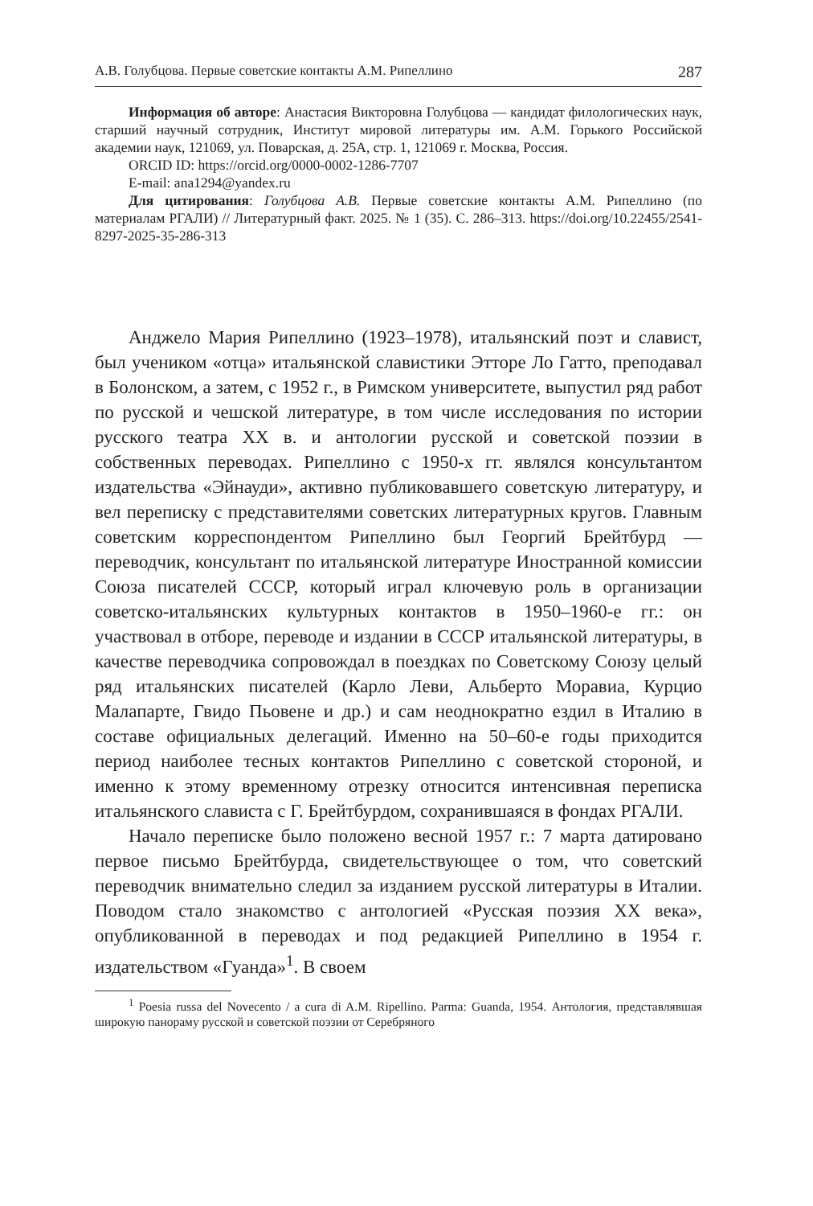А.В. Голубцова. Первые советские контакты А.М. Рипеллино 287
Информация об авторе: Анастасия Викторовна Голубцова — кандидат филологических наук, старший научный сотрудник, Институт мировой литературы им. А.М. Горького Российской академии наук, 121069, ул. Поварская, д. 25А, стр. 1, 121069 г. Москва, Россия.
ORCID ID: https://orcid.org/0000-0002-1286-7707
E-mail: ana1294@yandex.ru
Для цитирования: Голубцова А.В. Первые советские контакты А.М. Рипеллино (по материалам РГАЛИ) // Литературный факт. 2025. № 1 (35). С. 286–313. https://doi.org/10.22455/2541-8297-2025-35-286-313
Анджело Мария Рипеллино (1923–1978), итальянский поэт и славист, был учеником «отца» итальянской славистики Этторе Ло Гатто, преподавал в Болонском, а затем, с 1952 г., в Римском университете, выпустил ряд работ по русской и чешской литературе, в том числе исследования по истории русского театра XX в. и антологии русской и советской поэзии в собственных переводах. Рипеллино с 1950-х гг. являлся консультантом издательства «Эйнауди», активно публиковавшего советскую литературу, и вел переписку с представителями советских литературных кругов. Главным советским корреспондентом Рипеллино был Георгий Брейтбурд — переводчик, консультант по итальянской литературе Иностранной комиссии Союза писателей СССР, который играл ключевую роль в организации советско-итальянских культурных контактов в 1950–1960-е гг.: он участвовал в отборе, переводе и издании в СССР итальянской литературы, в качестве переводчика сопровождал в поездках по Советскому Союзу целый ряд итальянских писателей (Карло Леви, Альберто Моравиа, Курцио Малапарте, Гвидо Пьовене и др.) и сам неоднократно ездил в Италию в составе официальных делегаций. Именно на 50–60-е годы приходится период наиболее тесных контактов Рипеллино с советской стороной, и именно к этому временному отрезку относится интенсивная переписка итальянского слависта с Г. Брейтбурдом, сохранившаяся в фондах РГАЛИ.
Начало переписке было положено весной 1957 г.: 7 марта датировано первое письмо Брейтбурда, свидетельствующее о том, что советский переводчик внимательно следил за изданием русской литературы в Италии. Поводом стало знакомство с антологией «Русская поэзия XX века», опубликованной в переводах и под редакцией Рипеллино в 1954 г. издательством «Гуанда»<sup>1</sup>. В своем
<sup>1</sup> Poesia russa del Novecento / a cura di A.M. Ripellino. Parma: Guanda, 1954. Антология, представлявшая широкую панораму русской и советской поэзии от Серебряного